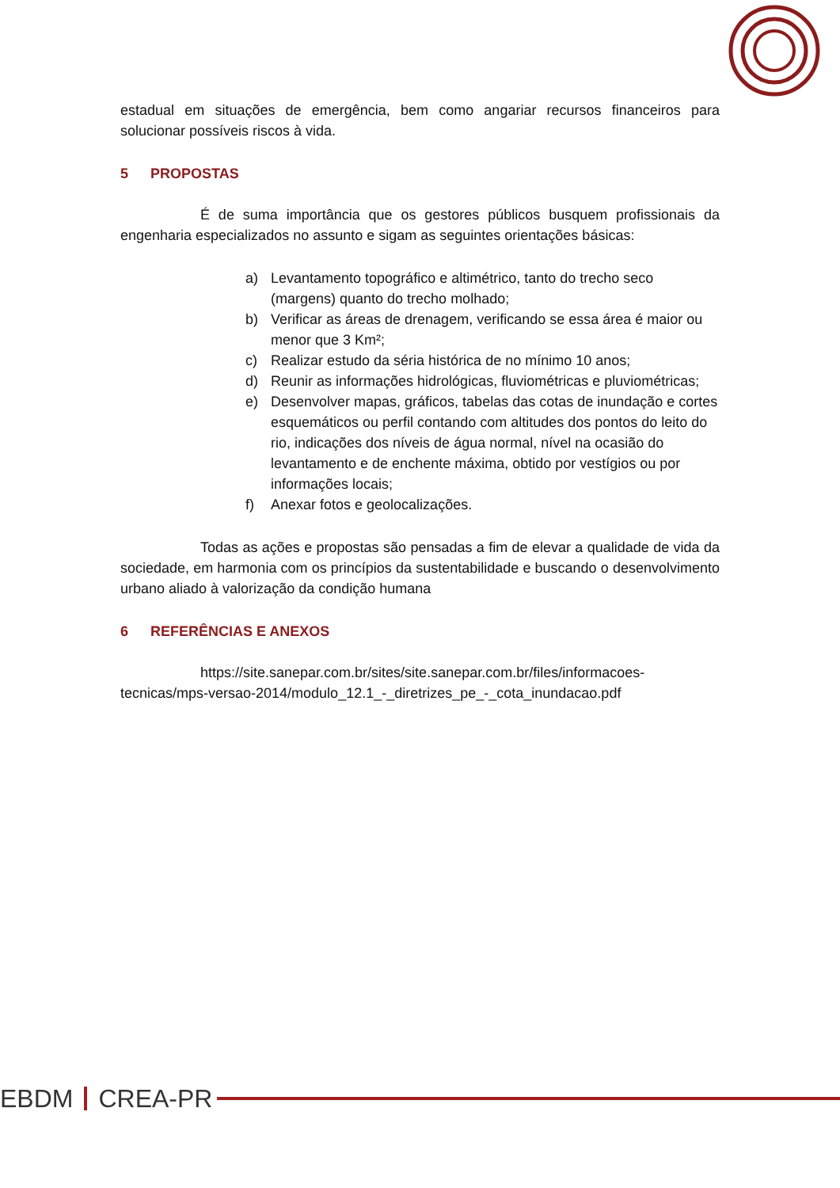estadual em situações de emergência, bem como angariar recursos financeiros para solucionar possíveis riscos à vida.
5 PROPOSTAS
É de suma importância que os gestores públicos busquem profissionais da engenharia especializados no assunto e sigam as seguintes orientações básicas:
a) Levantamento topográfico e altimétrico, tanto do trecho seco (margens) quanto do trecho molhado;
b) Verificar as áreas de drenagem, verificando se essa área é maior ou menor que 3 Km²;
c) Realizar estudo da séria histórica de no mínimo 10 anos;
d) Reunir as informações hidrológicas, fluviométricas e pluviométricas;
e) Desenvolver mapas, gráficos, tabelas das cotas de inundação e cortes esquemáticos ou perfil contando com altitudes dos pontos do leito do rio, indicações dos níveis de água normal, nível na ocasião do levantamento e de enchente máxima, obtido por vestígios ou por informações locais;
f) Anexar fotos e geolocalizações.
Todas as ações e propostas são pensadas a fim de elevar a qualidade de vida da sociedade, em harmonia com os princípios da sustentabilidade e buscando o desenvolvimento urbano aliado à valorização da condição humana
6 REFERÊNCIAS E ANEXOS
https://site.sanepar.com.br/sites/site.sanepar.com.br/files/informacoes-tecnicas/mps-versao-2014/modulo_12.1_-_diretrizes_pe_-_cota_inundacao.pdf
EBDM CREA-PR